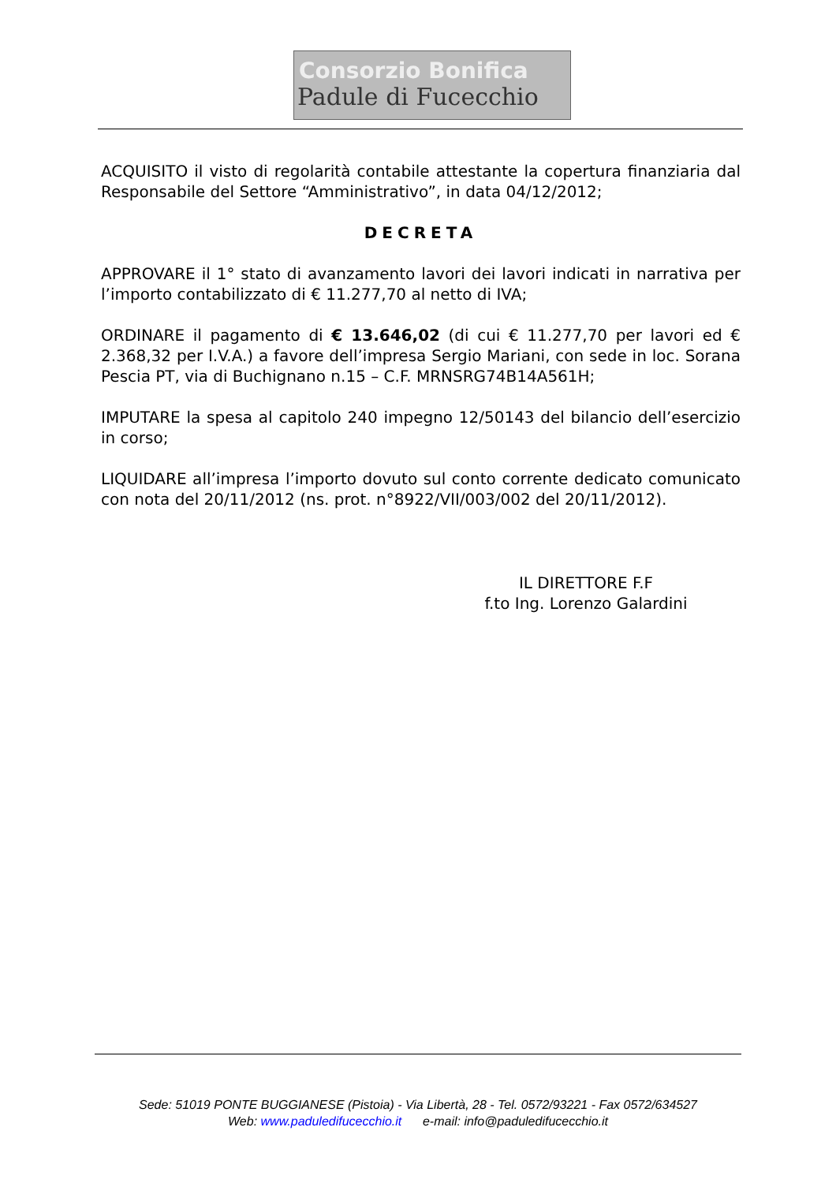Consorzio Bonifica
Padule di Fucecchio
ACQUISITO il visto di regolarità contabile attestante la copertura finanziaria dal Responsabile del Settore “Amministrativo”, in data 04/12/2012;
DECRETA
APPROVARE il 1° stato di avanzamento lavori dei lavori indicati in narrativa per l’importo contabilizzato di € 11.277,70 al netto di IVA;
ORDINARE il pagamento di € 13.646,02 (di cui € 11.277,70 per lavori ed € 2.368,32 per I.V.A.) a favore dell’impresa Sergio Mariani, con sede in loc. Sorana Pescia PT, via di Buchignano n.15 – C.F. MRNSRG74B14A561H;
IMPUTARE la spesa al capitolo 240 impegno 12/50143 del bilancio dell’esercizio in corso;
LIQUIDARE all’impresa l’importo dovuto sul conto corrente dedicato comunicato con nota del 20/11/2012 (ns. prot. n°8922/VII/003/002 del 20/11/2012).
IL DIRETTORE F.F
f.to Ing. Lorenzo Galardini
Sede: 51019 PONTE BUGGIANESE (Pistoia) - Via Libertà, 28 - Tel. 0572/93221 - Fax 0572/634527
Web: www.paduledifucecchio.it e-mail: info@paduledifucecchio.it